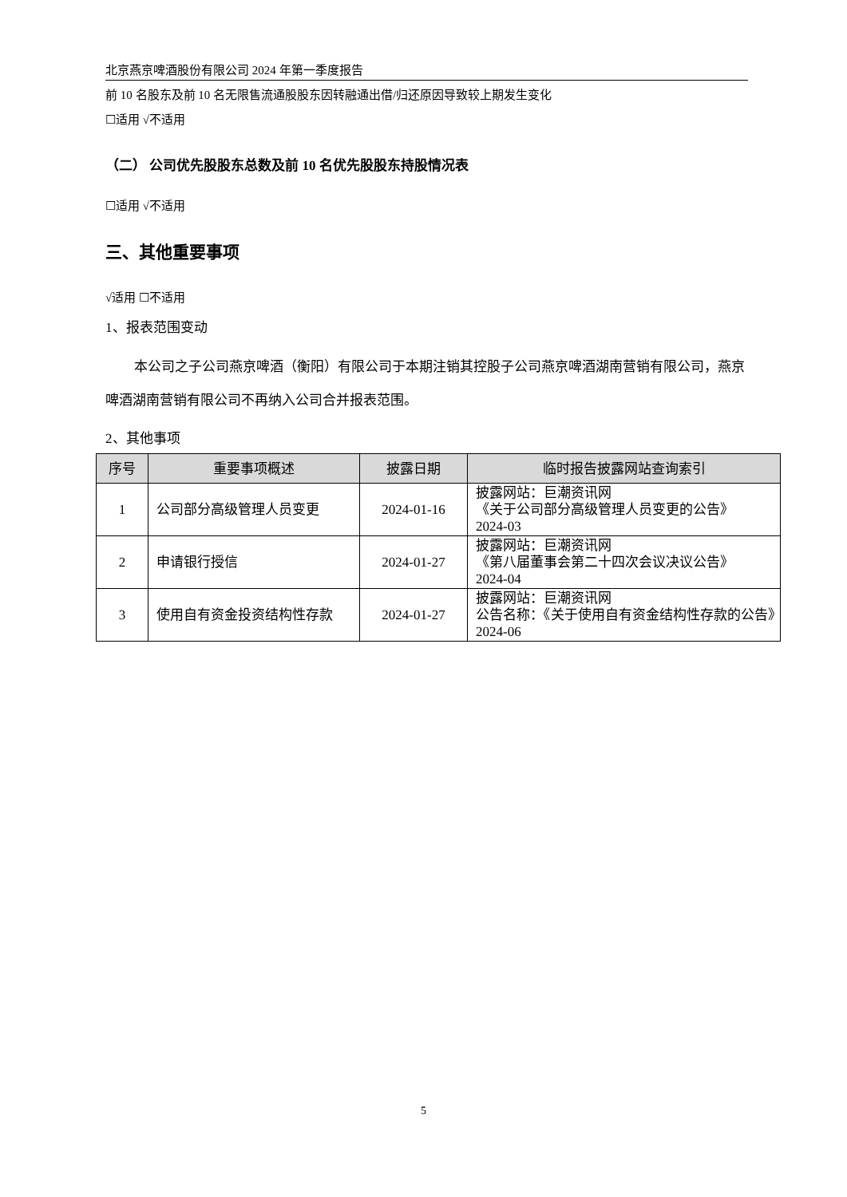北京燕京啤酒股份有限公司 2024 年第一季度报告
前 10 名股东及前 10 名无限售流通股股东因转融通出借/归还原因导致较上期发生变化
☐适用 √不适用
（二） 公司优先股股东总数及前 10 名优先股股东持股情况表
☐适用 √不适用
三、其他重要事项
√适用 ☐不适用
1、报表范围变动
本公司之子公司燕京啤酒（衡阳）有限公司于本期注销其控股子公司燕京啤酒湖南营销有限公司，燕京啤酒湖南营销有限公司不再纳入公司合并报表范围。
2、其他事项
| 序号 | 重要事项概述 | 披露日期 | 临时报告披露网站查询索引 |
| --- | --- | --- | --- |
| 1 | 公司部分高级管理人员变更 | 2024-01-16 | 披露网站：巨潮资讯网 《关于公司部分高级管理人员变更的公告》 2024-03 |
| 2 | 申请银行授信 | 2024-01-27 | 披露网站：巨潮资讯网 《第八届董事会第二十四次会议决议公告》 2024-04 |
| 3 | 使用自有资金投资结构性存款 | 2024-01-27 | 披露网站：巨潮资讯网 公告名称：《关于使用自有资金结构性存款的公告》2024-06 |
5